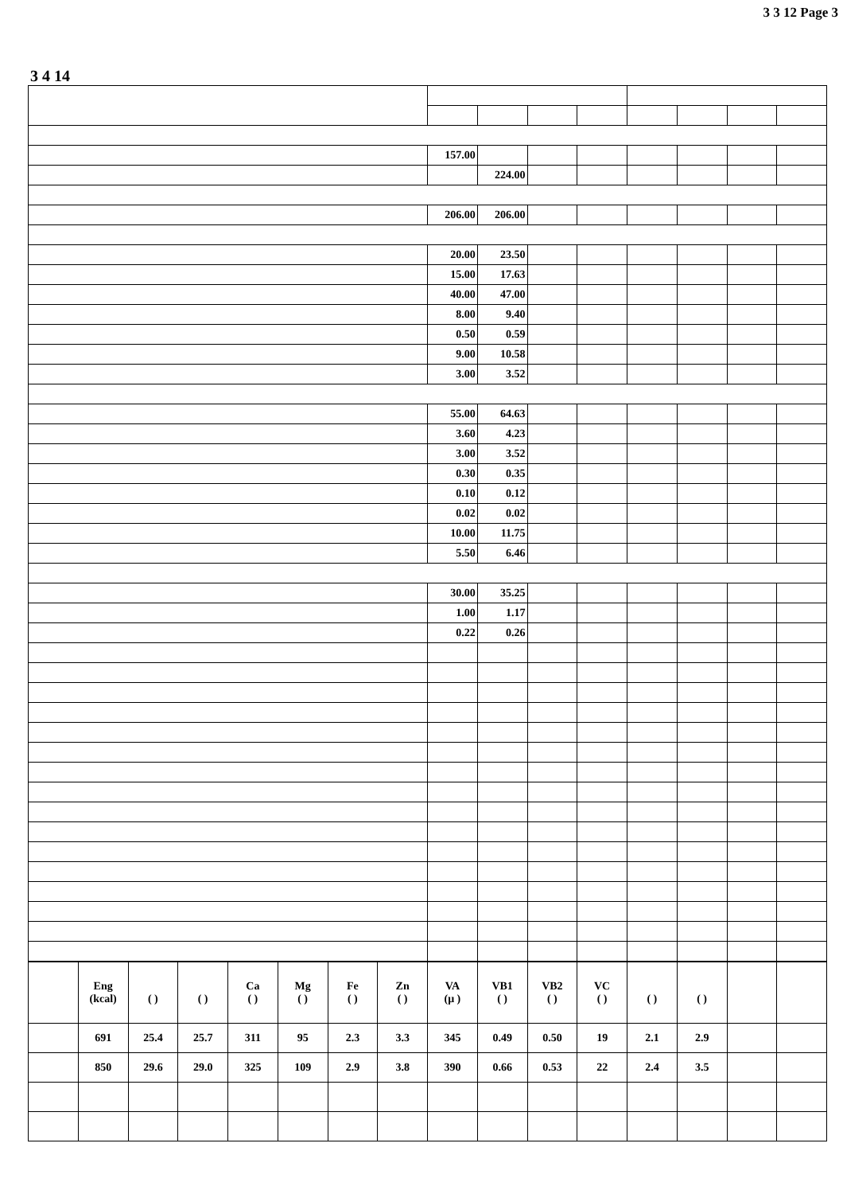3 3 12 Page 3
3 4 14
| | 157.00 | | | | | | | |
| | | 224.00 | | | | | | |
| | 206.00 | 206.00 | | | | | | |
| | 20.00 | 23.50 | | | | | | |
| | 15.00 | 17.63 | | | | | | |
| | 40.00 | 47.00 | | | | | | |
| | 8.00 | 9.40 | | | | | | |
| | 0.50 | 0.59 | | | | | | |
| | 9.00 | 10.58 | | | | | | |
| | 3.00 | 3.52 | | | | | | |
| | 55.00 | 64.63 | | | | | | |
| | 3.60 | 4.23 | | | | | | |
| | 3.00 | 3.52 | | | | | | |
| | 0.30 | 0.35 | | | | | | |
| | 0.10 | 0.12 | | | | | | |
| | 0.02 | 0.02 | | | | | | |
| | 10.00 | 11.75 | | | | | | |
| | 5.50 | 6.46 | | | | | | |
| | 30.00 | 35.25 | | | | | | |
| | 1.00 | 1.17 | | | | | | |
| | 0.22 | 0.26 | | | | | | |
| | Eng (kcal) | ( ) | ( ) | Ca ( ) | Mg ( ) | Fe ( ) | Zn ( ) | VA (μ ) | VB1 ( ) | VB2 ( ) | VC ( ) | ( ) | ( ) | | |
| | 691 | 25.4 | 25.7 | 311 | 95 | 2.3 | 3.3 | 345 | 0.49 | 0.50 | 19 | 2.1 | 2.9 | | |
| | 850 | 29.6 | 29.0 | 325 | 109 | 2.9 | 3.8 | 390 | 0.66 | 0.53 | 22 | 2.4 | 3.5 | | |